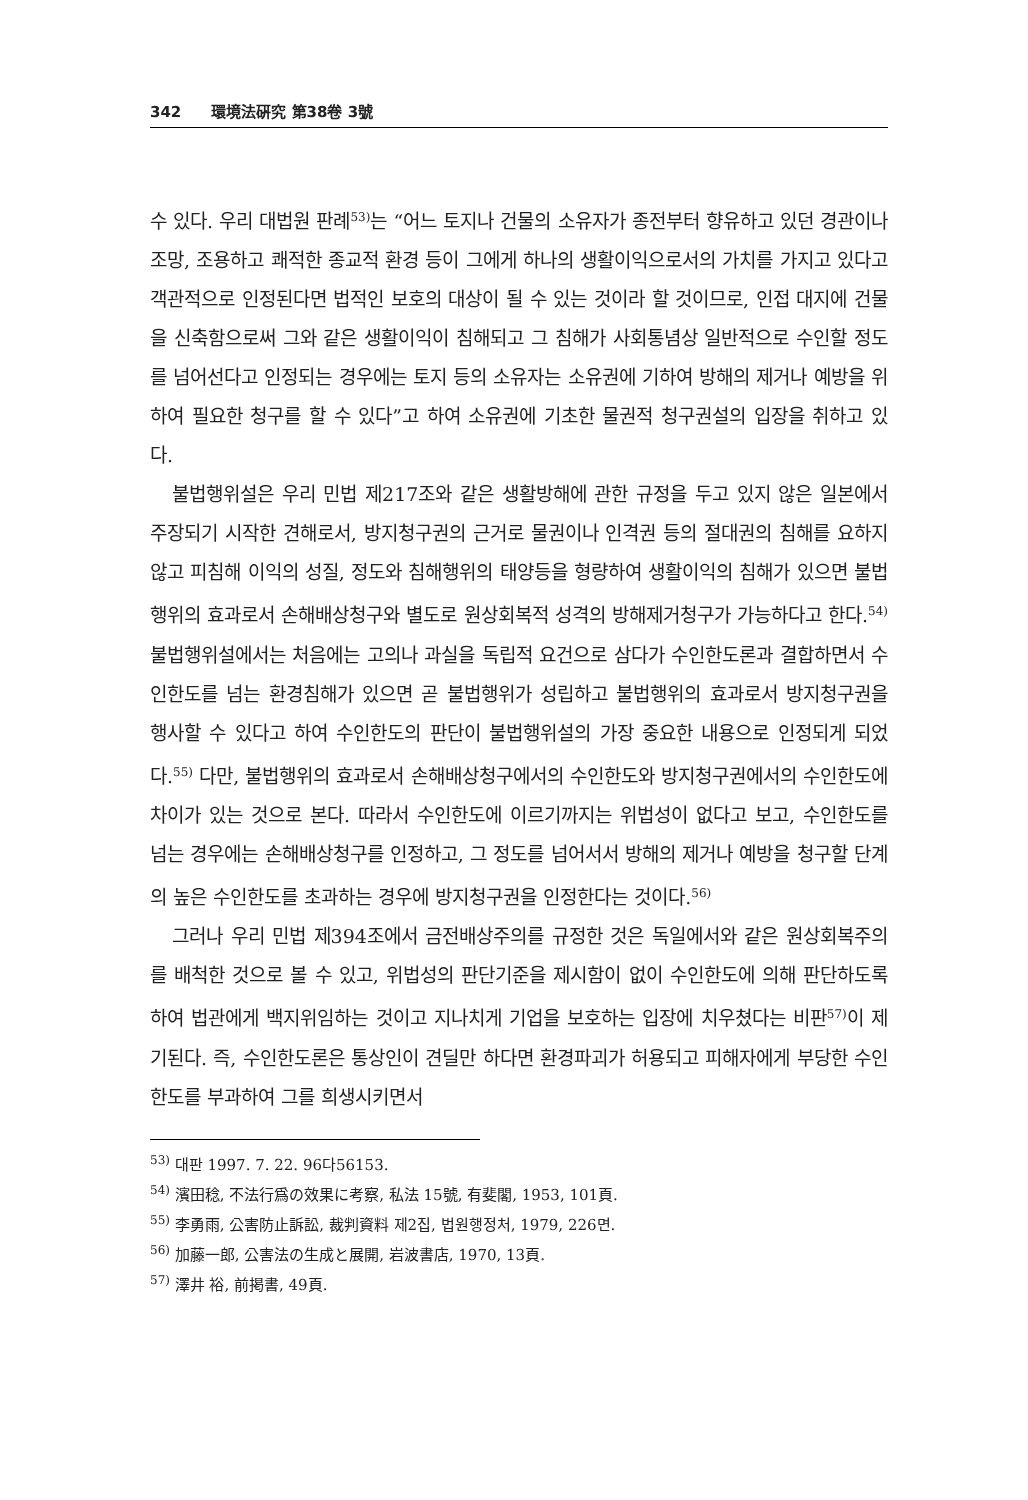342 環境法硏究 第38卷 3號
수 있다. 우리 대법원 판례<sup>53)</sup>는 “어느 토지나 건물의 소유자가 종전부터 향유하고 있던 경관이나 조망, 조용하고 쾌적한 종교적 환경 등이 그에게 하나의 생활이익으로서의 가치를 가지고 있다고 객관적으로 인정된다면 법적인 보호의 대상이 될 수 있는 것이라 할 것이므로, 인접 대지에 건물을 신축함으로써 그와 같은 생활이익이 침해되고 그 침해가 사회통념상 일반적으로 수인할 정도를 넘어선다고 인정되는 경우에는 토지 등의 소유자는 소유권에 기하여 방해의 제거나 예방을 위하여 필요한 청구를 할 수 있다”고 하여 소유권에 기초한 물권적 청구권설의 입장을 취하고 있다.
불법행위설은 우리 민법 제217조와 같은 생활방해에 관한 규정을 두고 있지 않은 일본에서 주장되기 시작한 견해로서, 방지청구권의 근거로 물권이나 인격권 등의 절대권의 침해를 요하지 않고 피침해 이익의 성질, 정도와 침해행위의 태양등을 형량하여 생활이익의 침해가 있으면 불법행위의 효과로서 손해배상청구와 별도로 원상회복적 성격의 방해제거청구가 가능하다고 한다.<sup>54)</sup> 불법행위설에서는 처음에는 고의나 과실을 독립적 요건으로 삼다가 수인한도론과 결합하면서 수인한도를 넘는 환경침해가 있으면 곧 불법행위가 성립하고 불법행위의 효과로서 방지청구권을 행사할 수 있다고 하여 수인한도의 판단이 불법행위설의 가장 중요한 내용으로 인정되게 되었다.<sup>55)</sup> 다만, 불법행위의 효과로서 손해배상청구에서의 수인한도와 방지청구권에서의 수인한도에 차이가 있는 것으로 본다. 따라서 수인한도에 이르기까지는 위법성이 없다고 보고, 수인한도를 넘는 경우에는 손해배상청구를 인정하고, 그 정도를 넘어서서 방해의 제거나 예방을 청구할 단계의 높은 수인한도를 초과하는 경우에 방지청구권을 인정한다는 것이다.<sup>56)</sup>
그러나 우리 민법 제394조에서 금전배상주의를 규정한 것은 독일에서와 같은 원상회복주의를 배척한 것으로 볼 수 있고, 위법성의 판단기준을 제시함이 없이 수인한도에 의해 판단하도록 하여 법관에게 백지위임하는 것이고 지나치게 기업을 보호하는 입장에 치우쳤다는 비판<sup>57)</sup>이 제기된다. 즉, 수인한도론은 통상인이 견딜만 하다면 환경파괴가 허용되고 피해자에게 부당한 수인한도를 부과하여 그를 희생시키면서
<sup>53)</sup> 대판 1997. 7. 22. 96다56153.
<sup>54)</sup> 濱田稔, 不法行爲の效果に考察, 私法 15號, 有斐閣, 1953, 101頁.
<sup>55)</sup> 李勇雨, 公害防止訴訟, 裁判資料 제2집, 법원행정처, 1979, 226면.
<sup>56)</sup> 加藤一郎, 公害法の生成と展開, 岩波書店, 1970, 13頁.
<sup>57)</sup> 澤井 裕, 前掲書, 49頁.